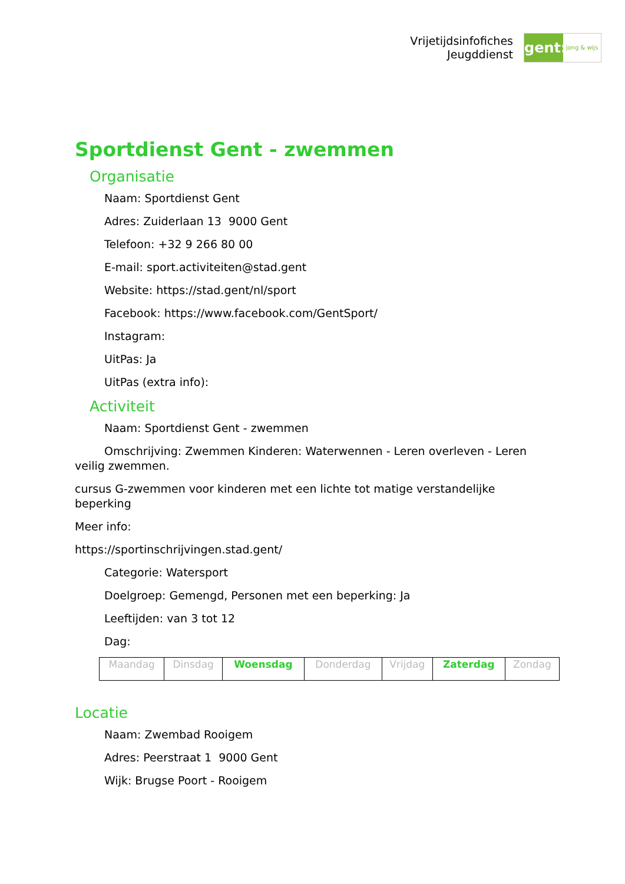Vrijetijdsinfofiches
Jeugddienst
gent:
jong & wijs
Sportdienst Gent - zwemmen
Organisatie
Naam: Sportdienst Gent
Adres: Zuiderlaan 13 9000 Gent
Telefoon: +32 9 266 80 00
E-mail: sport.activiteiten@stad.gent
Website: https://stad.gent/nl/sport
Facebook: https://www.facebook.com/GentSport/
Instagram:
UitPas: Ja
UitPas (extra info):
Activiteit
Naam: Sportdienst Gent - zwemmen
Omschrijving: Zwemmen Kinderen: Waterwennen - Leren overleven - Leren veilig zwemmen.
cursus G-zwemmen voor kinderen met een lichte tot matige verstandelijke beperking
Meer info:
https://sportinschrijvingen.stad.gent/
Categorie: Watersport
Doelgroep: Gemengd, Personen met een beperking: Ja
Leeftijden: van 3 tot 12
Dag:
| Maandag | Dinsdag | Woensdag | Donderdag | Vrijdag | Zaterdag | Zondag |
Locatie
Naam: Zwembad Rooigem
Adres: Peerstraat 1 9000 Gent
Wijk: Brugse Poort - Rooigem